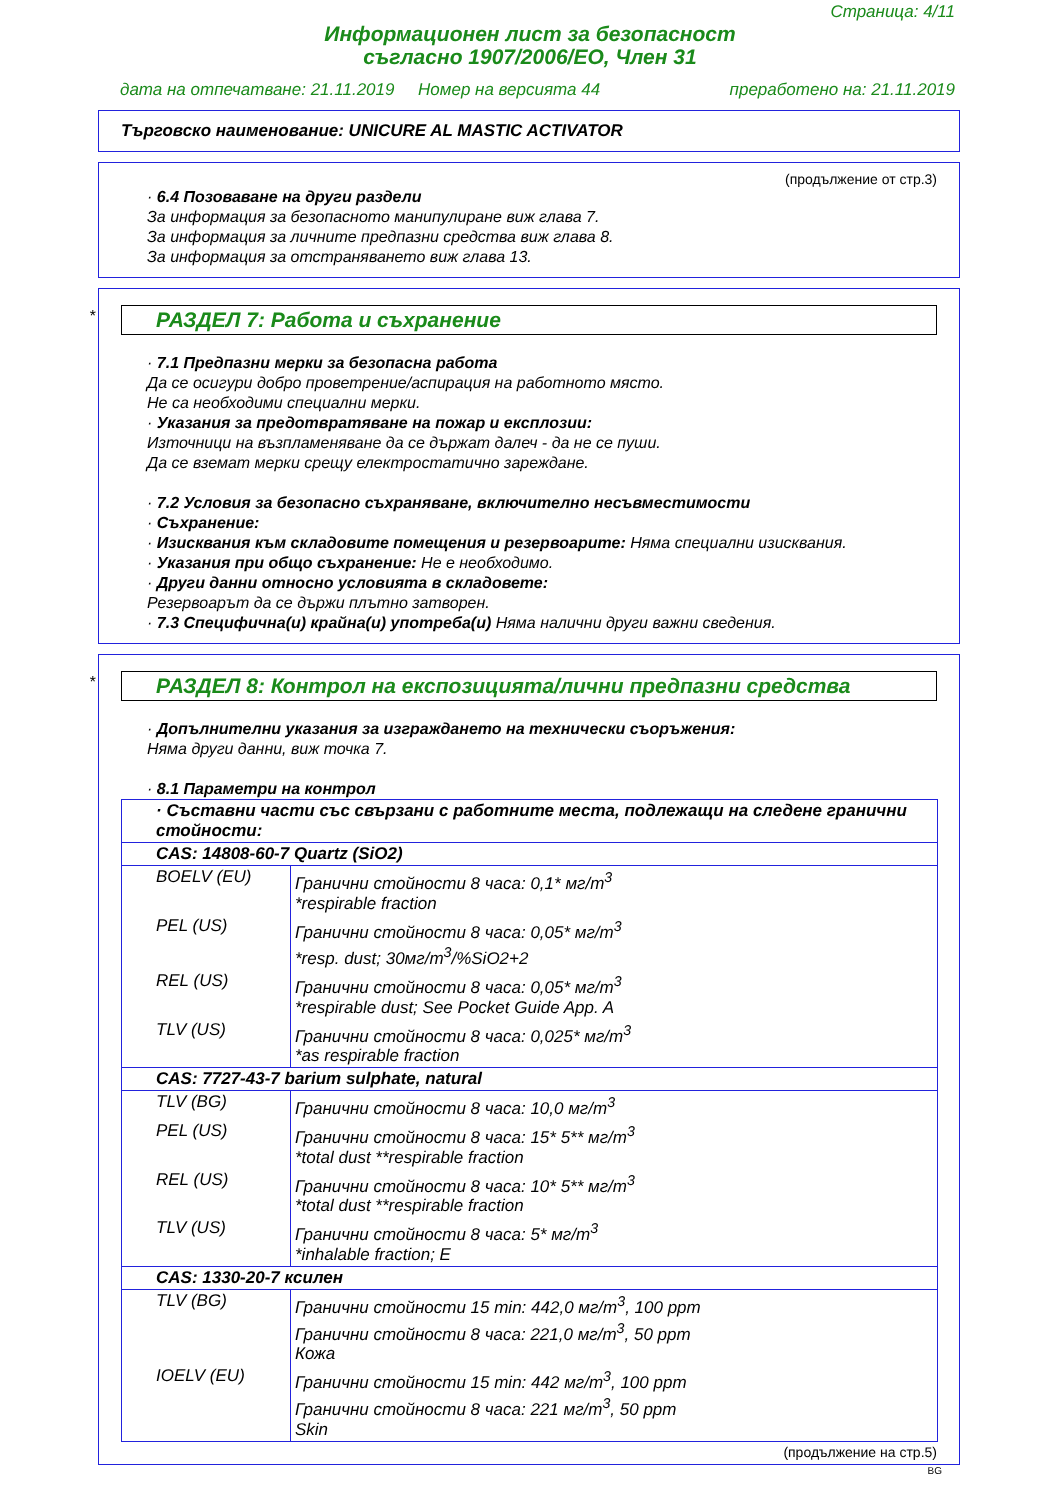Страница: 4/11
Информационен лист за безопасност
съгласно 1907/2006/ЕО, Член 31
дата на отпечатване: 21.11.2019 Номер на версията 44 преработено на: 21.11.2019
Търговско наименование: UNICURE AL MASTIC ACTIVATOR
(продължение от стр.3)
· 6.4 Позоваване на други раздели
За информация за безопасното манипулиране виж глава 7.
За информация за личните предпазни средства виж глава 8.
За информация за отстраняването виж глава 13.
*
РАЗДЕЛ 7: Работа и съхранение
· 7.1 Предпазни мерки за безопасна работа
Да се осигури добро проветрение/аспирация на работното място.
Не са необходими специални мерки.
· Указания за предотвратяване на пожар и експлозии:
Източници на възпламеняване да се държат далеч - да не се пуши.
Да се вземат мерки срещу електростатично зареждане.
· 7.2 Условия за безопасно съхраняване, включително несъвместимости
· Съхранение:
· Изисквания към складовите помещения и резервоарите: Няма специални изисквания.
· Указания при общо съхранение: Не е необходимо.
· Други данни относно условията в складовете:
Резервоарът да се държи плътно затворен.
· 7.3 Специфична(и) крайна(и) употреба(и) Няма налични други важни сведения.
*
РАЗДЕЛ 8: Контрол на експозицията/лични предпазни средства
· Допълнителни указания за изграждането на технически съоръжения:
Няма други данни, виж точка 7.
· 8.1 Параметри на контрол
| · Съставни части със свързани с работните места, подлежащи на следене гранични стойности: | |
| CAS: 14808-60-7 Quartz (SiO2) | |
| BOELV (EU) | Гранични стойности 8 часа: 0,1* мг/m<sup>3</sup> *respirable fraction |
| PEL (US) | Гранични стойности 8 часа: 0,05* мг/m<sup>3</sup> *resp. dust; 30мг/m<sup>3</sup>/%SiO2+2 |
| REL (US) | Гранични стойности 8 часа: 0,05* мг/m<sup>3</sup> *respirable dust; See Pocket Guide App. A |
| TLV (US) | Гранични стойности 8 часа: 0,025* мг/m<sup>3</sup> *as respirable fraction |
| CAS: 7727-43-7 barium sulphate, natural | |
| TLV (BG) | Гранични стойности 8 часа: 10,0 мг/m<sup>3</sup> |
| PEL (US) | Гранични стойности 8 часа: 15* 5** мг/m<sup>3</sup> *total dust **respirable fraction |
| REL (US) | Гранични стойности 8 часа: 10* 5** мг/m<sup>3</sup> *total dust **respirable fraction |
| TLV (US) | Гранични стойности 8 часа: 5* мг/m<sup>3</sup> *inhalable fraction; E |
| CAS: 1330-20-7 ксилен | |
| TLV (BG) | Гранични стойности 15 min: 442,0 мг/m<sup>3</sup>, 100 ppm Гранични стойности 8 часа: 221,0 мг/m<sup>3</sup>, 50 ppm Кожа |
| IOELV (EU) | Гранични стойности 15 min: 442 мг/m<sup>3</sup>, 100 ppm Гранични стойности 8 часа: 221 мг/m<sup>3</sup>, 50 ppm Skin |
(продължение на стр.5)
BG